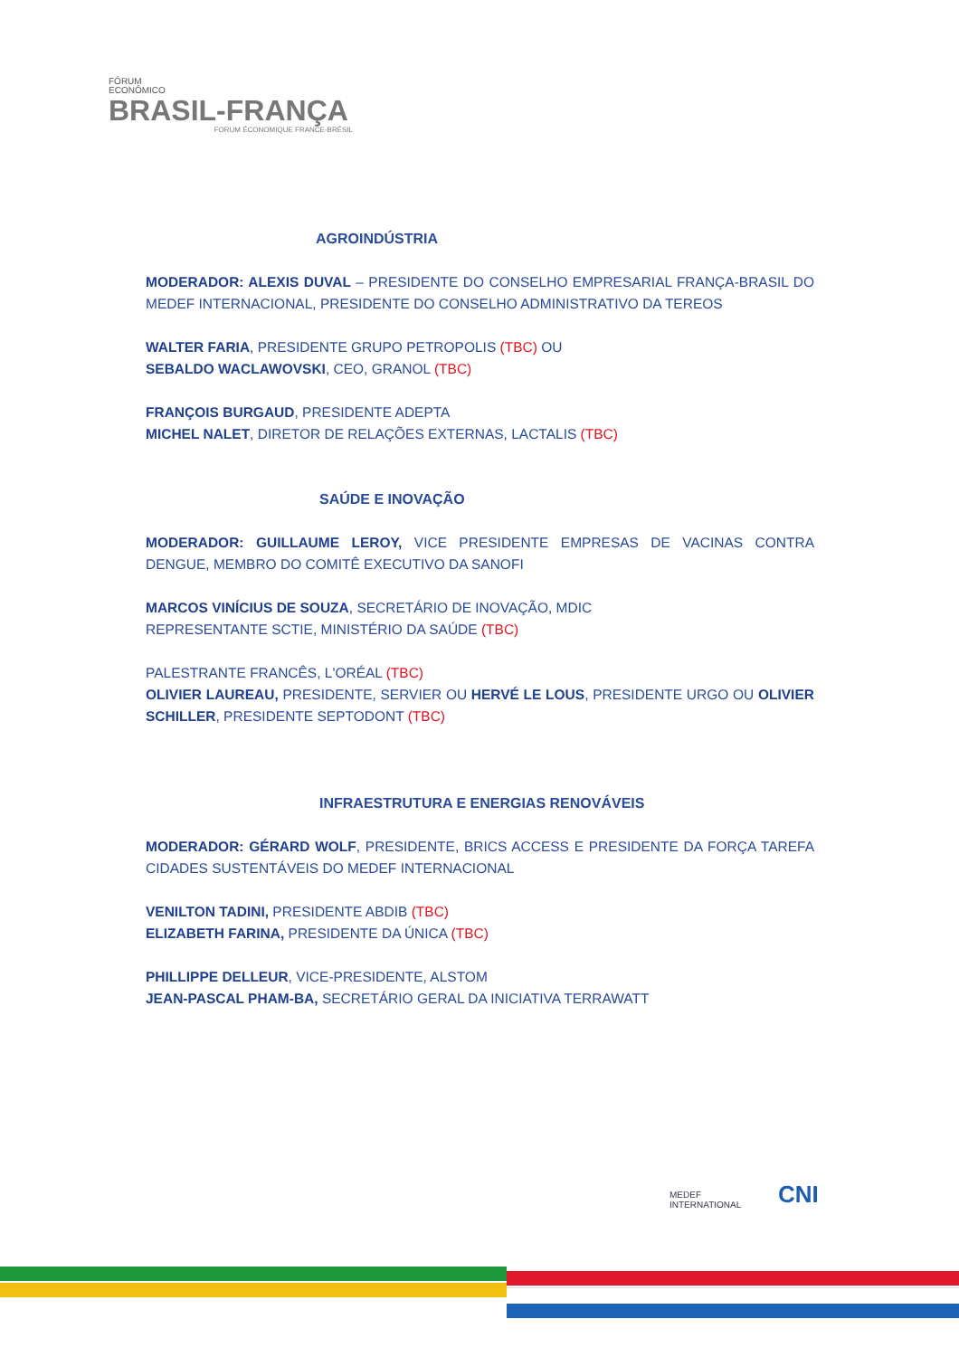FÓRUM
ECONÔMICO
BRASIL-FRANÇA
FORUM ÉCONOMIQUE FRANCE-BRÉSIL
AGROINDÚSTRIA
MODERADOR: ALEXIS DUVAL – PRESIDENTE DO CONSELHO EMPRESARIAL FRANÇA-BRASIL DO MEDEF INTERNACIONAL, PRESIDENTE DO CONSELHO ADMINISTRATIVO DA TEREOS
WALTER FARIA, PRESIDENTE GRUPO PETROPOLIS (TBC) OU
SEBALDO WACLAWOVSKI, CEO, GRANOL (TBC)
FRANÇOIS BURGAUD, PRESIDENTE ADEPTA
MICHEL NALET, DIRETOR DE RELAÇÕES EXTERNAS, LACTALIS (TBC)
SAÚDE E INOVAÇÃO
MODERADOR: GUILLAUME LEROY, VICE PRESIDENTE EMPRESAS DE VACINAS CONTRA DENGUE, MEMBRO DO COMITÊ EXECUTIVO DA SANOFI
MARCOS VINÍCIUS DE SOUZA, SECRETÁRIO DE INOVAÇÃO, MDIC
REPRESENTANTE SCTIE, MINISTÉRIO DA SAÚDE (TBC)
PALESTRANTE FRANCÊS, L'ORÉAL (TBC)
OLIVIER LAUREAU, PRESIDENTE, SERVIER OU HERVÉ LE LOUS, PRESIDENTE URGO OU OLIVIER SCHILLER, PRESIDENTE SEPTODONT (TBC)
INFRAESTRUTURA E ENERGIAS RENOVÁVEIS
MODERADOR: GÉRARD WOLF, PRESIDENTE, BRICS ACCESS E PRESIDENTE DA FORÇA TAREFA CIDADES SUSTENTÁVEIS DO MEDEF INTERNACIONAL
VENILTON TADINI, PRESIDENTE ABDIB (TBC)
ELIZABETH FARINA, PRESIDENTE DA ÚNICA (TBC)
PHILLIPPE DELLEUR, VICE-PRESIDENTE, ALSTOM
JEAN-PASCAL PHAM-BA, SECRETÁRIO GERAL DA INICIATIVA TERRAWATT
MEDEF
INTERNATIONAL
CNI